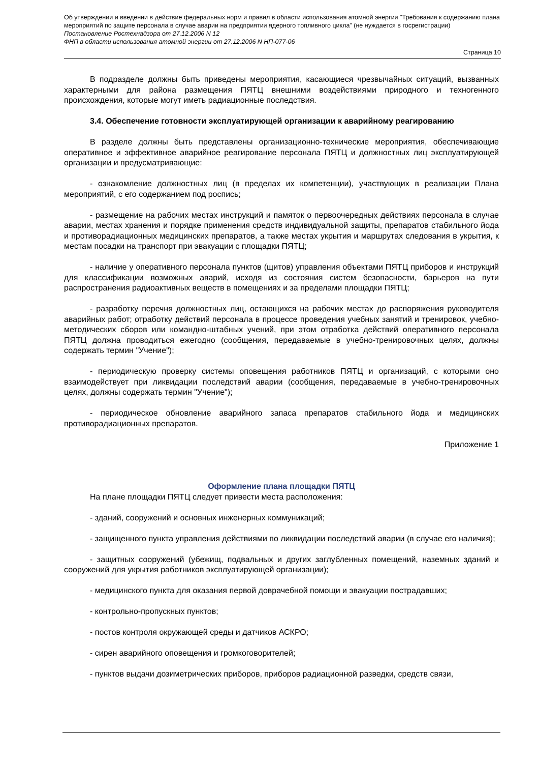Об утверждении и введении в действие федеральных норм и правил в области использования атомной энергии "Требования к содержанию плана мероприятий по защите персонала в случае аварии на предприятии ядерного топливного цикла" (не нуждается в госрегистрации)
Постановление Ростехнадзора от 27.12.2006 N 12
ФНП в области использования атомной энергии от 27.12.2006 N НП-077-06
Страница 10
В подразделе должны быть приведены мероприятия, касающиеся чрезвычайных ситуаций, вызванных характерными для района размещения ПЯТЦ внешними воздействиями природного и техногенного происхождения, которые могут иметь радиационные последствия.
3.4. Обеспечение готовности эксплуатирующей организации к аварийному реагированию
В разделе должны быть представлены организационно-технические мероприятия, обеспечивающие оперативное и эффективное аварийное реагирование персонала ПЯТЦ и должностных лиц эксплуатирующей организации и предусматривающие:
- ознакомление должностных лиц (в пределах их компетенции), участвующих в реализации Плана мероприятий, с его содержанием под роспись;
- размещение на рабочих местах инструкций и памяток о первоочередных действиях персонала в случае аварии, местах хранения и порядке применения средств индивидуальной защиты, препаратов стабильного йода и противорадиационных медицинских препаратов, а также местах укрытия и маршрутах следования в укрытия, к местам посадки на транспорт при эвакуации с площадки ПЯТЦ;
- наличие у оперативного персонала пунктов (щитов) управления объектами ПЯТЦ приборов и инструкций для классификации возможных аварий, исходя из состояния систем безопасности, барьеров на пути распространения радиоактивных веществ в помещениях и за пределами площадки ПЯТЦ;
- разработку перечня должностных лиц, остающихся на рабочих местах до распоряжения руководителя аварийных работ; отработку действий персонала в процессе проведения учебных занятий и тренировок, учебно-методических сборов или командно-штабных учений, при этом отработка действий оперативного персонала ПЯТЦ должна проводиться ежегодно (сообщения, передаваемые в учебно-тренировочных целях, должны содержать термин "Учение");
- периодическую проверку системы оповещения работников ПЯТЦ и организаций, с которыми оно взаимодействует при ликвидации последствий аварии (сообщения, передаваемые в учебно-тренировочных целях, должны содержать термин "Учение");
- периодическое обновление аварийного запаса препаратов стабильного йода и медицинских противорадиационных препаратов.
Приложение 1
Оформление плана площадки ПЯТЦ
На плане площадки ПЯТЦ следует привести места расположения:
- зданий, сооружений и основных инженерных коммуникаций;
- защищенного пункта управления действиями по ликвидации последствий аварии (в случае его наличия);
- защитных сооружений (убежищ, подвальных и других заглубленных помещений, наземных зданий и сооружений для укрытия работников эксплуатирующей организации);
- медицинского пункта для оказания первой доврачебной помощи и эвакуации пострадавших;
- контрольно-пропускных пунктов;
- постов контроля окружающей среды и датчиков АСКРО;
- сирен аварийного оповещения и громкоговорителей;
- пунктов выдачи дозиметрических приборов, приборов радиационной разведки, средств связи,